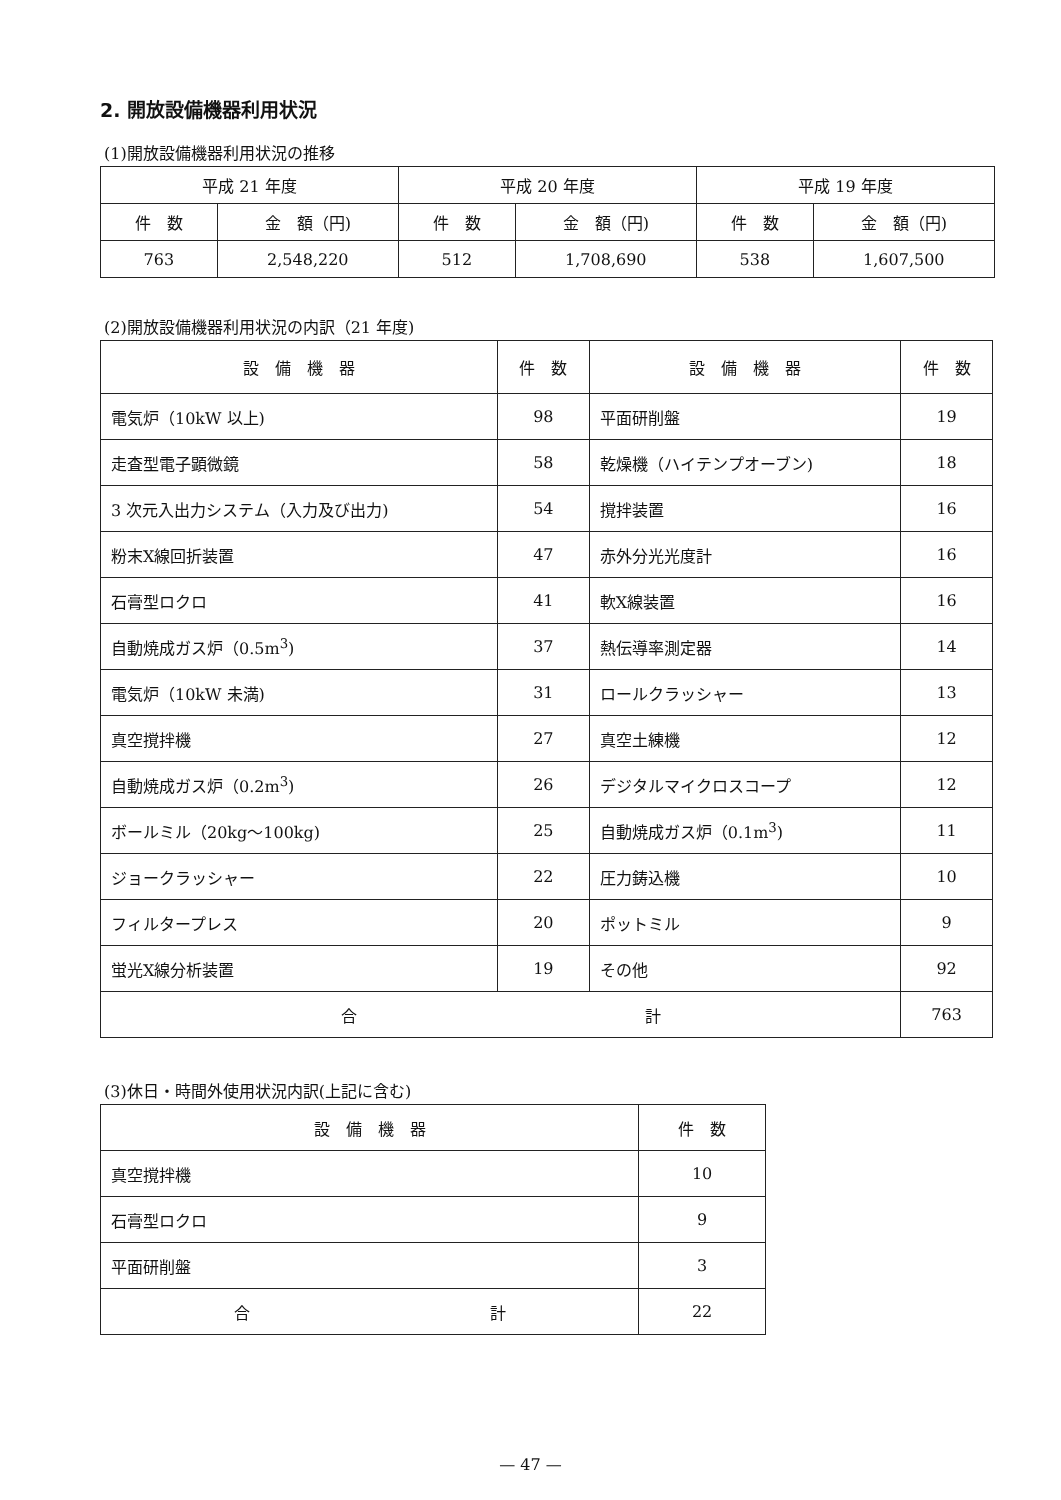2. 開放設備機器利用状況
(1)開放設備機器利用状況の推移
| 平成 21 年度 | | 平成 20 年度 | | 平成 19 年度 | |
| --- | --- | --- | --- | --- | --- |
| 件 数 | 金 額（円) | 件 数 | 金 額（円) | 件 数 | 金 額（円) |
| 763 | 2,548,220 | 512 | 1,708,690 | 538 | 1,607,500 |
(2)開放設備機器利用状況の内訳（21 年度)
| 設 備 機 器 | 件 数 | 設 備 機 器 | 件 数 |
| --- | --- | --- | --- |
| 電気炉（10kW 以上) | 98 | 平面研削盤 | 19 |
| 走査型電子顕微鏡 | 58 | 乾燥機（ハイテンプオーブン) | 18 |
| 3 次元入出力システム（入力及び出力) | 54 | 撹拌装置 | 16 |
| 粉末X線回折装置 | 47 | 赤外分光光度計 | 16 |
| 石膏型ロクロ | 41 | 軟X線装置 | 16 |
| 自動焼成ガス炉（0.5m<sup>3</sup>) | 37 | 熱伝導率測定器 | 14 |
| 電気炉（10kW 未満) | 31 | ロールクラッシャー | 13 |
| 真空撹拌機 | 27 | 真空土練機 | 12 |
| 自動焼成ガス炉（0.2m<sup>3</sup>) | 26 | デジタルマイクロスコープ | 12 |
| ボールミル（20kg～100kg) | 25 | 自動焼成ガス炉（0.1m<sup>3</sup>) | 11 |
| ジョークラッシャー | 22 | 圧力鋳込機 | 10 |
| フィルタープレス | 20 | ポットミル | 9 |
| 蛍光X線分析装置 | 19 | その他 | 92 |
| 合 計 | | | 763 |
(3)休日・時間外使用状況内訳(上記に含む)
| 設 備 機 器 | 件 数 |
| --- | --- |
| 真空撹拌機 | 10 |
| 石膏型ロクロ | 9 |
| 平面研削盤 | 3 |
| 合 計 | 22 |
— 47 —